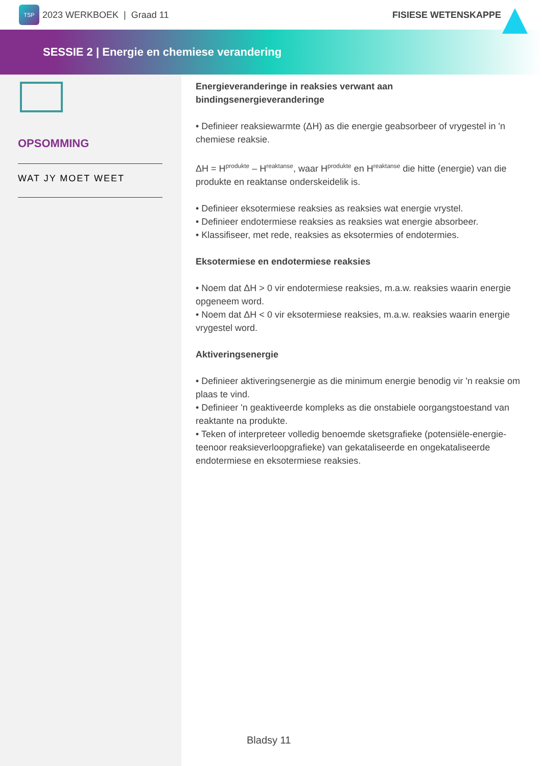TSP 2023 WERKBOEK | Graad 11 FISIESE WETENSKAPPE
SESSIE 2 | Energie en chemiese verandering
OPSOMMING
WAT JY MOET WEET
Energieveranderinge in reaksies verwant aan bindingsenergieveranderinge
• Definieer reaksiewarmte (ΔH) as die energie geabsorbeer of vrygestel in 'n chemiese reaksie.
ΔH = H<sup>produkte</sup> – H<sup>reaktanse</sup>, waar H<sup>produkte</sup> en H<sup>reaktanse</sup> die hitte (energie) van die produkte en reaktanse onderskeidelik is.
• Definieer eksotermiese reaksies as reaksies wat energie vrystel.
• Definieer endotermiese reaksies as reaksies wat energie absorbeer.
• Klassifiseer, met rede, reaksies as eksotermies of endotermies.
Eksotermiese en endotermiese reaksies
• Noem dat ΔH > 0 vir endotermiese reaksies, m.a.w. reaksies waarin energie opgeneem word.
• Noem dat ΔH < 0 vir eksotermiese reaksies, m.a.w. reaksies waarin energie vrygestel word.
Aktiveringsenergie
• Definieer aktiveringsenergie as die minimum energie benodig vir 'n reaksie om plaas te vind.
• Definieer 'n geaktiveerde kompleks as die onstabiele oorgangstoestand van reaktante na produkte.
• Teken of interpreteer volledig benoemde sketsgrafieke (potensiële-energie- teenoor reaksieverloopgrafieke) van gekataliseerde en ongekataliseerde endotermiese en eksotermiese reaksies.
Bladsy 11